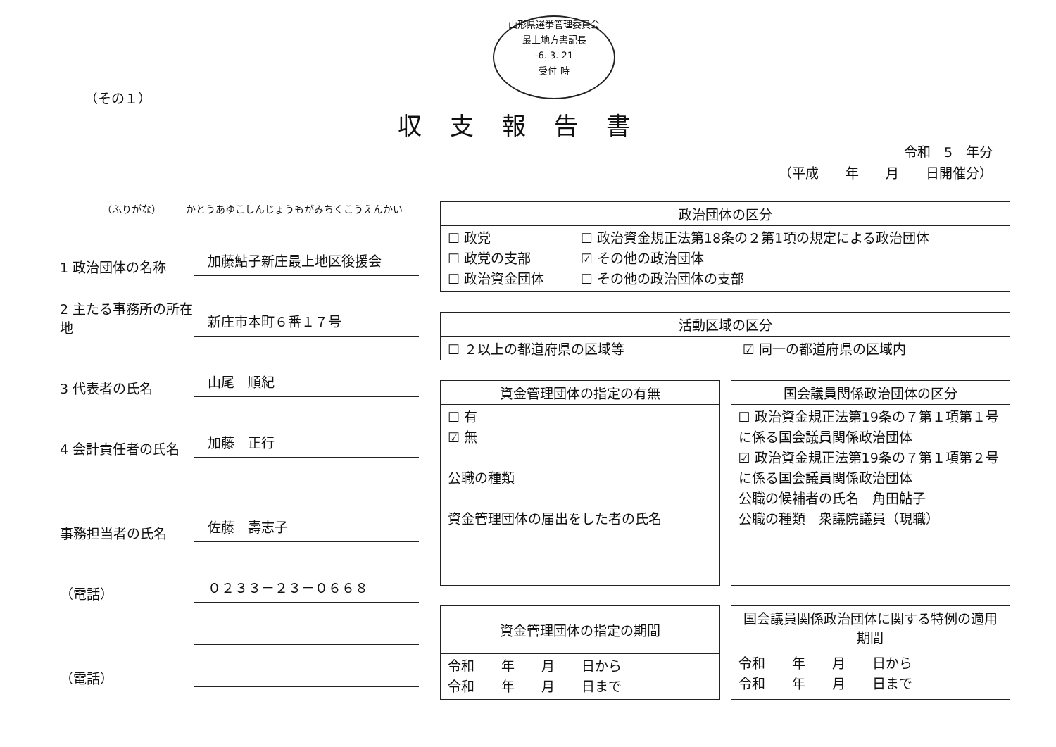山形県選挙管理委員会
最上地方書記長
-6. 3. 21
受付 時
（その１）
収支報告書
令和　5　年分
（平成　　年　　月　　日開催分）
（ふりがな）　　　かとうあゆこしんじょうもがみちくこうえんかい
1 政治団体の名称
加藤鮎子新庄最上地区後援会
2 主たる事務所の所在地
新庄市本町６番１７号
3 代表者の氏名
山尾　順紀
4 会計責任者の氏名
加藤　正行
事務担当者の氏名
佐藤　壽志子
（電話）
０２３３－２３－０６６８
（電話）
| 政治団体の区分 | |
| --- | --- |
| ☐ 政党 ☐ 政党の支部 ☐ 政治資金団体 | ☐ 政治資金規正法第18条の２第1項の規定による政治団体 ☑ その他の政治団体 ☐ その他の政治団体の支部 |
| 活動区域の区分 | |
| --- | --- |
| ☐ ２以上の都道府県の区域等 | ☑ 同一の都道府県の区域内 |
| 資金管理団体の指定の有無 |
| --- |
| ☐ 有 ☑ 無 公職の種類 資金管理団体の届出をした者の氏名 |
| 国会議員関係政治団体の区分 |
| --- |
| ☐ 政治資金規正法第19条の７第１項第１号に係る国会議員関係政治団体 ☑ 政治資金規正法第19条の７第１項第２号に係る国会議員関係政治団体 公職の候補者の氏名 角田鮎子 公職の種類 衆議院議員（現職） |
| 資金管理団体の指定の期間 |
| --- |
| 令和 年 月 日から 令和 年 月 日まで |
| 国会議員関係政治団体に関する特例の適用期間 |
| --- |
| 令和 年 月 日から 令和 年 月 日まで |